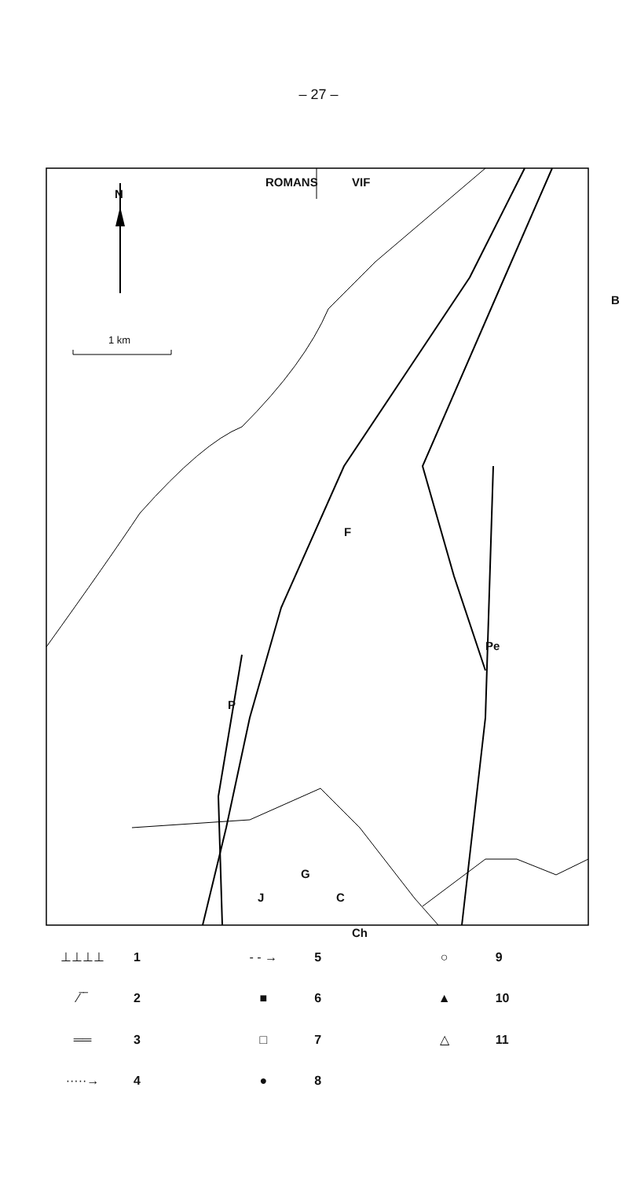– 27 –
ROMANS VIF
N
1 km
B
F
Pe
P
G
J C
Ch
⊥⊥⊥⊥ 1
- - → 5
○ 9
⁄‾‾ 2
■ 6
▲ 10
══ 3
□ 7
△ 11
·····→ 4
● 8